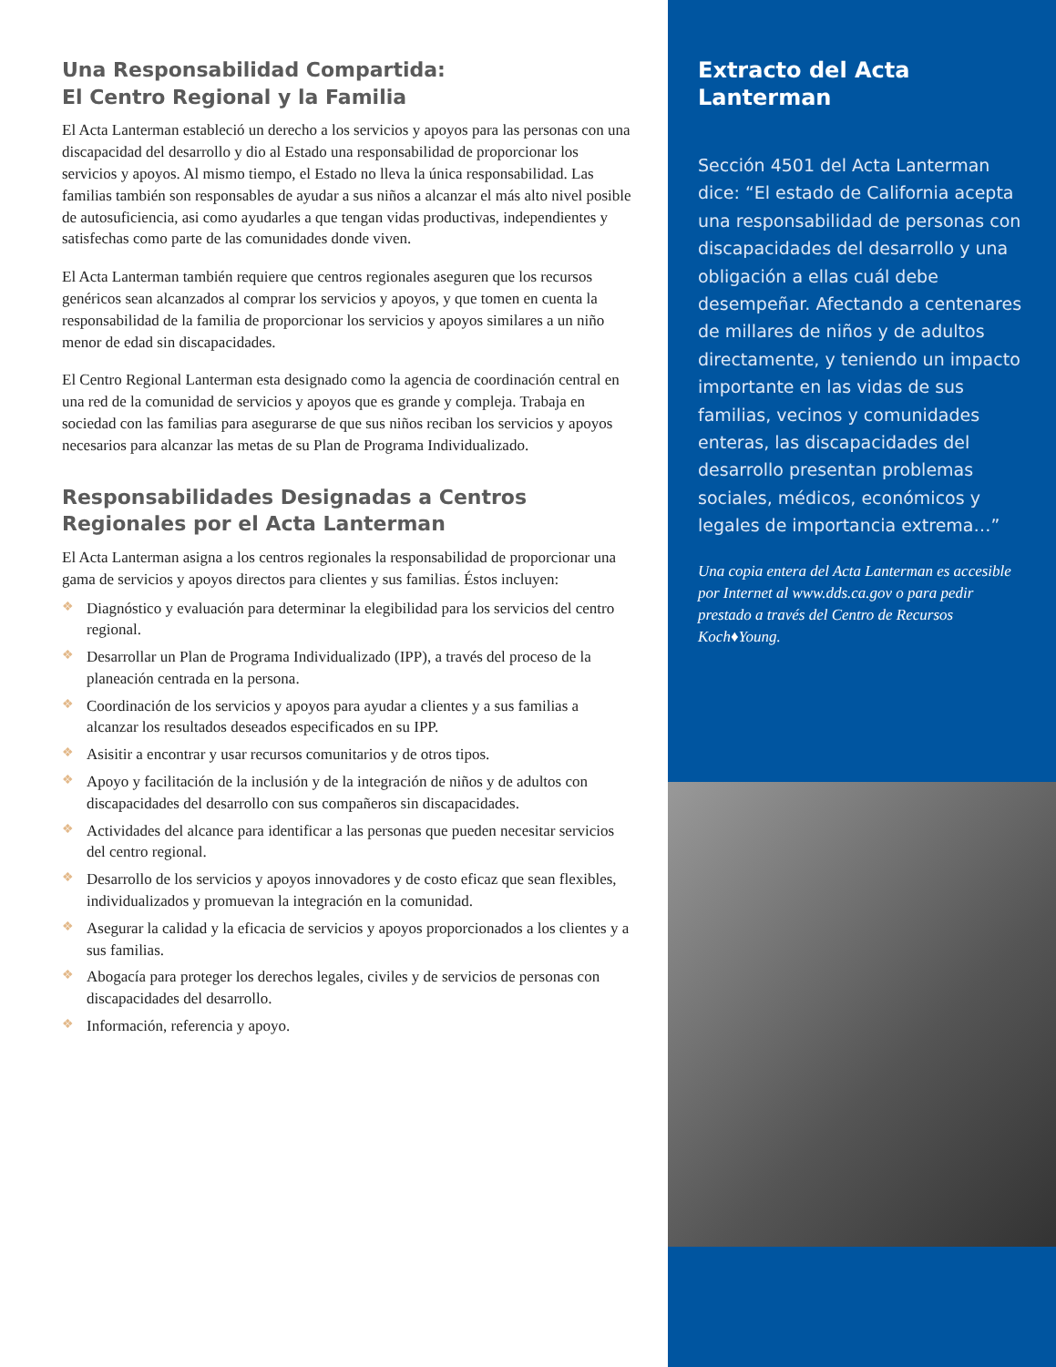Una Responsabilidad Compartida:
El Centro Regional y la Familia
El Acta Lanterman estableció un derecho a los servicios y apoyos para las personas con una discapacidad del desarrollo y dio al Estado una responsabilidad de proporcionar los servicios y apoyos. Al mismo tiempo, el Estado no lleva la única responsabilidad. Las familias también son responsables de ayudar a sus niños a alcanzar el más alto nivel posible de autosuficiencia, asi como ayudarles a que tengan vidas productivas, independientes y satisfechas como parte de las comunidades donde viven.
El Acta Lanterman también requiere que centros regionales aseguren que los recursos genéricos sean alcanzados al comprar los servicios y apoyos, y que tomen en cuenta la responsabilidad de la familia de proporcionar los servicios y apoyos similares a un niño menor de edad sin discapacidades.
El Centro Regional Lanterman esta designado como la agencia de coordinación central en una red de la comunidad de servicios y apoyos que es grande y compleja. Trabaja en sociedad con las familias para asegurarse de que sus niños reciban los servicios y apoyos necesarios para alcanzar las metas de su Plan de Programa Individualizado.
Responsabilidades Designadas a Centros
Regionales por el Acta Lanterman
El Acta Lanterman asigna a los centros regionales la responsabilidad de proporcionar una gama de servicios y apoyos directos para clientes y sus familias. Éstos incluyen:
❖ Diagnóstico y evaluación para determinar la elegibilidad para los servicios del centro regional.
❖ Desarrollar un Plan de Programa Individualizado (IPP), a través del proceso de la planeación centrada en la persona.
❖ Coordinación de los servicios y apoyos para ayudar a clientes y a sus familias a alcanzar los resultados deseados especificados en su IPP.
❖ Asisitir a encontrar y usar recursos comunitarios y de otros tipos.
❖ Apoyo y facilitación de la inclusión y de la integración de niños y de adultos con discapacidades del desarrollo con sus compañeros sin discapacidades.
❖ Actividades del alcance para identificar a las personas que pueden necesitar servicios del centro regional.
❖ Desarrollo de los servicios y apoyos innovadores y de costo eficaz que sean flexibles, individualizados y promuevan la integración en la comunidad.
❖ Asegurar la calidad y la eficacia de servicios y apoyos proporcionados a los clientes y a sus familias.
❖ Abogacía para proteger los derechos legales, civiles y de servicios de personas con discapacidades del desarrollo.
❖ Información, referencia y apoyo.
Extracto del Acta
Lanterman
Sección 4501 del Acta Lanterman dice: “El estado de California acepta una responsabilidad de personas con discapacidades del desarrollo y una obligación a ellas cuál debe desempeñar. Afectando a centenares de millares de niños y de adultos directamente, y teniendo un impacto importante en las vidas de sus familias, vecinos y comunidades enteras, las discapacidades del desarrollo presentan problemas sociales, médicos, económicos y legales de importancia extrema…”
Una copia entera del Acta Lanterman es accesible por Internet al www.dds.ca.gov o para pedir prestado a través del Centro de Recursos Koch♦Young.